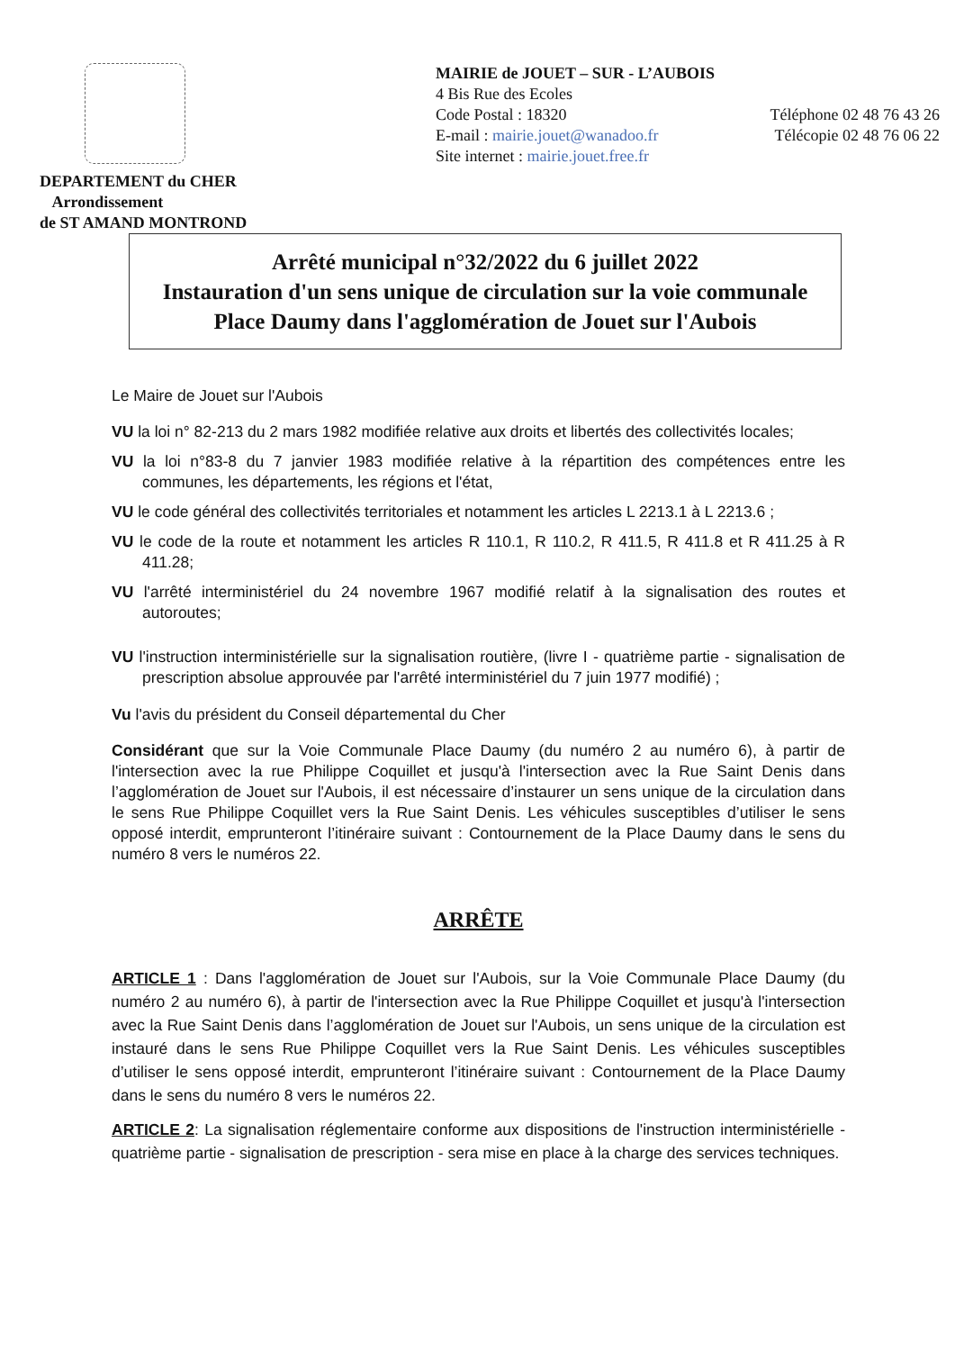DEPARTEMENT du CHER
Arrondissement
de ST AMAND MONTROND
MAIRIE de JOUET – SUR - L’AUBOIS
4 Bis Rue des Ecoles
Code Postal : 18320 Téléphone 02 48 76 43 26
E-mail : mairie.jouet@wanadoo.fr Télécopie 02 48 76 06 22
Site internet : mairie.jouet.free.fr
Arrêté municipal n°32/2022 du 6 juillet 2022
Instauration d'un sens unique de circulation sur la voie communale Place Daumy dans l'agglomération de Jouet sur l'Aubois
Le Maire de Jouet sur l'Aubois
VU la loi n° 82-213 du 2 mars 1982 modifiée relative aux droits et libertés des collectivités locales;
VU la loi n°83-8 du 7 janvier 1983 modifiée relative à la répartition des compétences entre les communes, les départements, les régions et l'état,
VU le code général des collectivités territoriales et notamment les articles L 2213.1 à L 2213.6 ;
VU le code de la route et notamment les articles R 110.1, R 110.2, R 411.5, R 411.8 et R 411.25 à R 411.28;
VU l'arrêté interministériel du 24 novembre 1967 modifié relatif à la signalisation des routes et autoroutes;
VU l'instruction interministérielle sur la signalisation routière, (livre I - quatrième partie - signalisation de prescription absolue approuvée par l'arrêté interministériel du 7 juin 1977 modifié) ;
Vu l'avis du président du Conseil départemental du Cher
Considérant que sur la Voie Communale Place Daumy (du numéro 2 au numéro 6), à partir de l'intersection avec la rue Philippe Coquillet et jusqu'à l'intersection avec la Rue Saint Denis dans l’agglomération de Jouet sur l'Aubois, il est nécessaire d’instaurer un sens unique de la circulation dans le sens Rue Philippe Coquillet vers la Rue Saint Denis. Les véhicules susceptibles d’utiliser le sens opposé interdit, emprunteront l’itinéraire suivant : Contournement de la Place Daumy dans le sens du numéro 8 vers le numéros 22.
ARRÊTE
ARTICLE 1 : Dans l'agglomération de Jouet sur l'Aubois, sur la Voie Communale Place Daumy (du numéro 2 au numéro 6), à partir de l'intersection avec la Rue Philippe Coquillet et jusqu'à l'intersection avec la Rue Saint Denis dans l’agglomération de Jouet sur l'Aubois, un sens unique de la circulation est instauré dans le sens Rue Philippe Coquillet vers la Rue Saint Denis. Les véhicules susceptibles d’utiliser le sens opposé interdit, emprunteront l’itinéraire suivant : Contournement de la Place Daumy dans le sens du numéro 8 vers le numéros 22.
ARTICLE 2: La signalisation réglementaire conforme aux dispositions de l'instruction interministérielle - quatrième partie - signalisation de prescription - sera mise en place à la charge des services techniques.